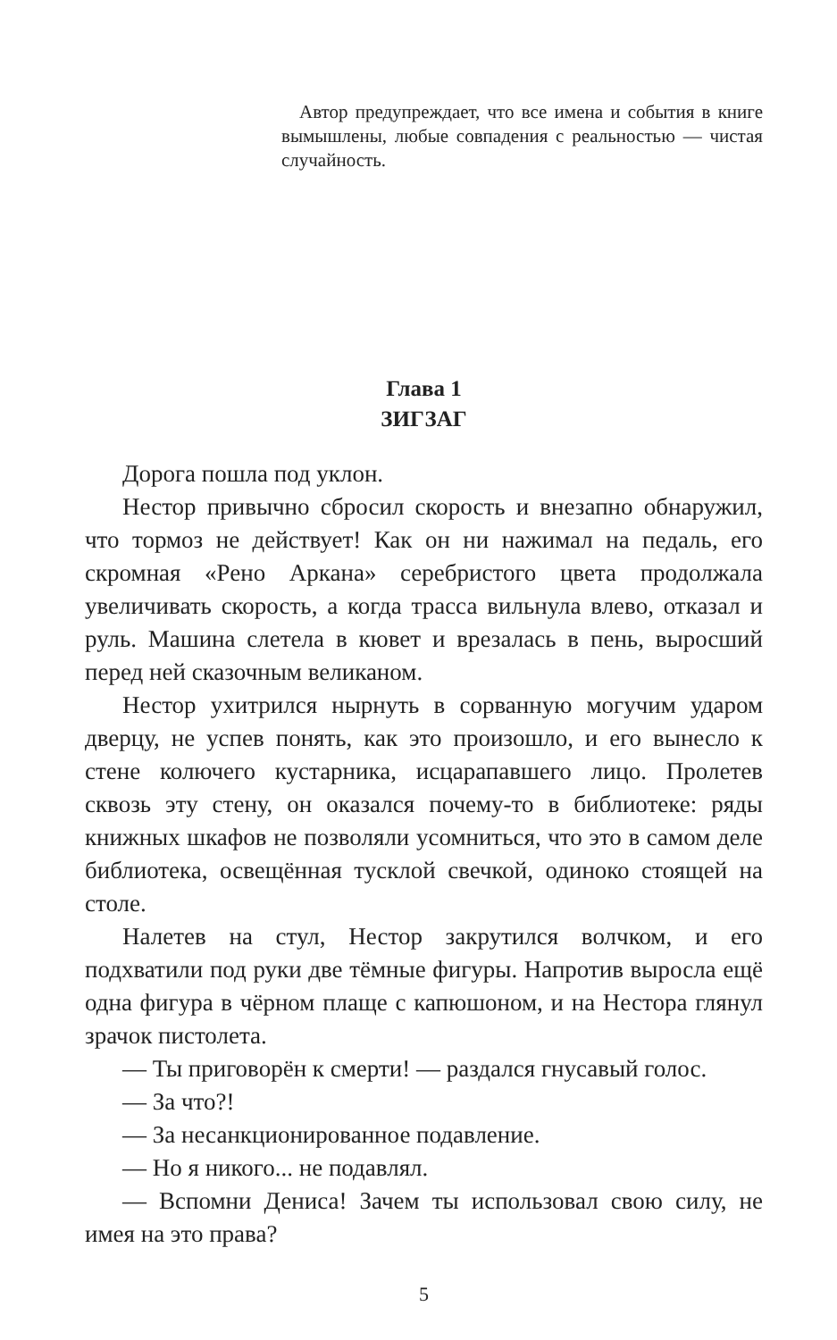Автор предупреждает, что все имена и события в книге вымышлены, любые совпадения с реальностью — чистая случайность.
Глава 1
ЗИГЗАГ
Дорога пошла под уклон.
Нестор привычно сбросил скорость и внезапно обнаружил, что тормоз не действует! Как он ни нажимал на педаль, его скромная «Рено Аркана» серебристого цвета продолжала увеличивать скорость, а когда трасса вильнула влево, отказал и руль. Машина слетела в кювет и врезалась в пень, выросший перед ней сказочным великаном.
Нестор ухитрился нырнуть в сорванную могучим ударом дверцу, не успев понять, как это произошло, и его вынесло к стене колючего кустарника, исцарапавшего лицо. Пролетев сквозь эту стену, он оказался почему-то в библиотеке: ряды книжных шкафов не позволяли усомниться, что это в самом деле библиотека, освещённая тусклой свечкой, одиноко стоящей на столе.
Налетев на стул, Нестор закрутился волчком, и его подхватили под руки две тёмные фигуры. Напротив выросла ещё одна фигура в чёрном плаще с капюшоном, и на Нестора глянул зрачок пистолета.
— Ты приговорён к смерти! — раздался гнусавый голос.
— За что?!
— За несанкционированное подавление.
— Но я никого... не подавлял.
— Вспомни Дениса! Зачем ты использовал свою силу, не имея на это права?
5